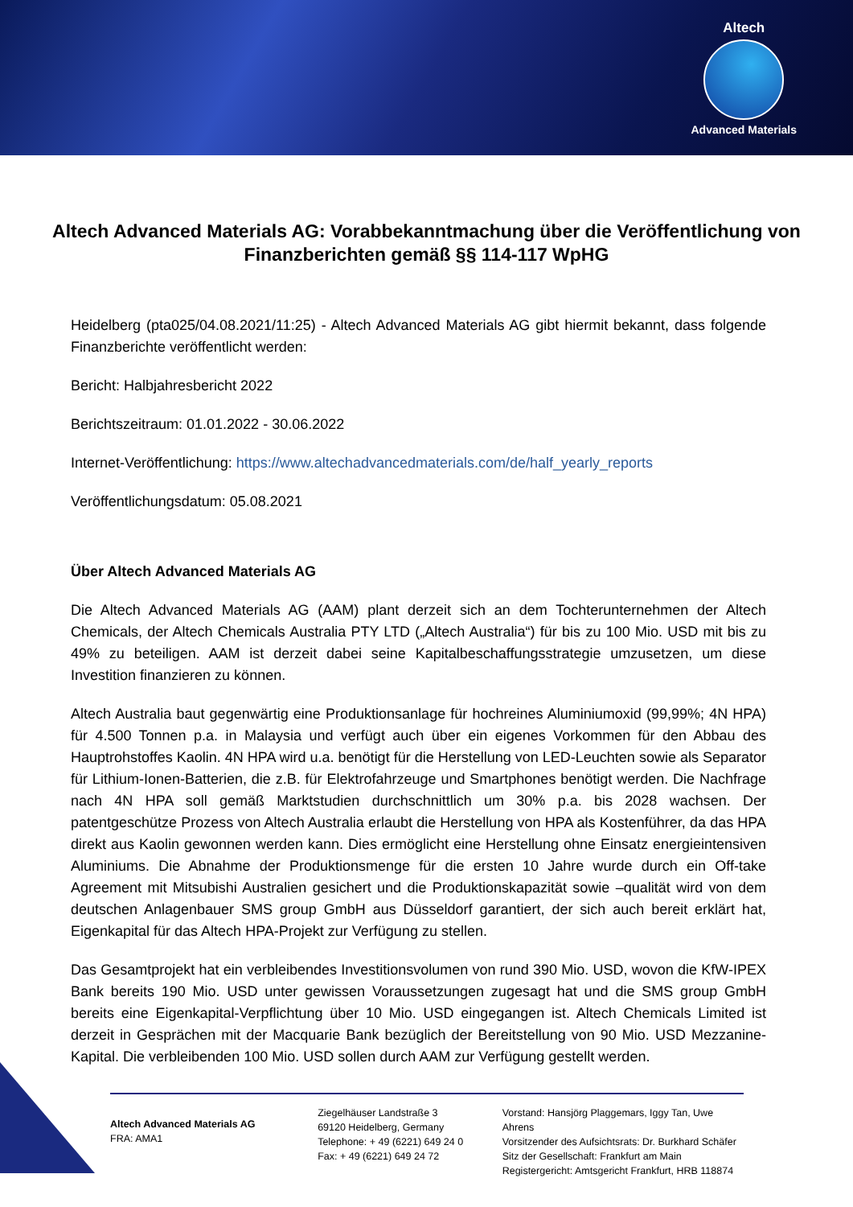Altech
Advanced Materials
Altech Advanced Materials AG: Vorabbekanntmachung über die Veröffentlichung von Finanzberichten gemäß §§ 114-117 WpHG
Heidelberg (pta025/04.08.2021/11:25) - Altech Advanced Materials AG gibt hiermit bekannt, dass folgende Finanzberichte veröffentlicht werden:
Bericht: Halbjahresbericht 2022
Berichtszeitraum: 01.01.2022 - 30.06.2022
Internet-Veröffentlichung: https://www.altechadvancedmaterials.com/de/half_yearly_reports
Veröffentlichungsdatum: 05.08.2021
Über Altech Advanced Materials AG
Die Altech Advanced Materials AG (AAM) plant derzeit sich an dem Tochterunternehmen der Altech Chemicals, der Altech Chemicals Australia PTY LTD („Altech Australia“) für bis zu 100 Mio. USD mit bis zu 49% zu beteiligen. AAM ist derzeit dabei seine Kapitalbeschaffungsstrategie umzusetzen, um diese Investition finanzieren zu können.
Altech Australia baut gegenwärtig eine Produktionsanlage für hochreines Aluminiumoxid (99,99%; 4N HPA) für 4.500 Tonnen p.a. in Malaysia und verfügt auch über ein eigenes Vorkommen für den Abbau des Hauptrohstoffes Kaolin. 4N HPA wird u.a. benötigt für die Herstellung von LED-Leuchten sowie als Separator für Lithium-Ionen-Batterien, die z.B. für Elektrofahrzeuge und Smartphones benötigt werden. Die Nachfrage nach 4N HPA soll gemäß Marktstudien durchschnittlich um 30% p.a. bis 2028 wachsen. Der patentgeschütze Prozess von Altech Australia erlaubt die Herstellung von HPA als Kostenführer, da das HPA direkt aus Kaolin gewonnen werden kann. Dies ermöglicht eine Herstellung ohne Einsatz energieintensiven Aluminiums. Die Abnahme der Produktionsmenge für die ersten 10 Jahre wurde durch ein Off-take Agreement mit Mitsubishi Australien gesichert und die Produktionskapazität sowie –qualität wird von dem deutschen Anlagenbauer SMS group GmbH aus Düsseldorf garantiert, der sich auch bereit erklärt hat, Eigenkapital für das Altech HPA-Projekt zur Verfügung zu stellen.
Das Gesamtprojekt hat ein verbleibendes Investitionsvolumen von rund 390 Mio. USD, wovon die KfW-IPEX Bank bereits 190 Mio. USD unter gewissen Voraussetzungen zugesagt hat und die SMS group GmbH bereits eine Eigenkapital-Verpflichtung über 10 Mio. USD eingegangen ist. Altech Chemicals Limited ist derzeit in Gesprächen mit der Macquarie Bank bezüglich der Bereitstellung von 90 Mio. USD Mezzanine-Kapital. Die verbleibenden 100 Mio. USD sollen durch AAM zur Verfügung gestellt werden.
Altech Advanced Materials AG
FRA: AMA1
Ziegelhäuser Landstraße 3
69120 Heidelberg, Germany
Telephone: + 49 (6221) 649 24 0
Fax: + 49 (6221) 649 24 72
Vorstand: Hansjörg Plaggemars, Iggy Tan, Uwe Ahrens
Vorsitzender des Aufsichtsrats: Dr. Burkhard Schäfer
Sitz der Gesellschaft: Frankfurt am Main
Registergericht: Amtsgericht Frankfurt, HRB 118874